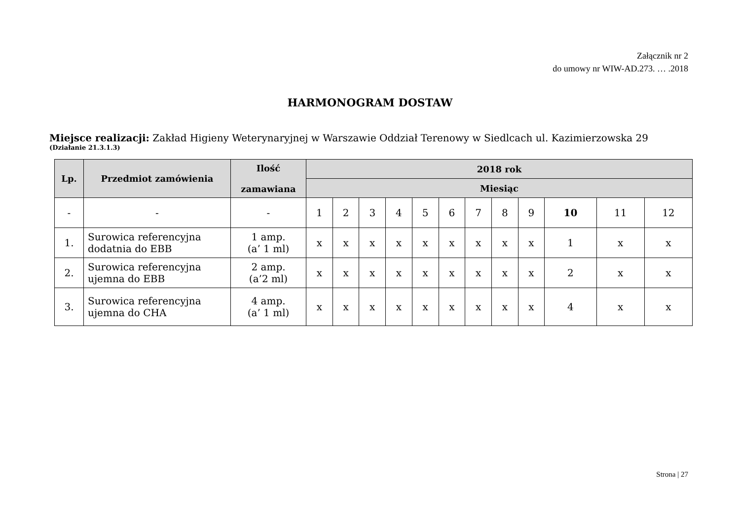Załącznik nr 2
do umowy nr WIW-AD.273. … .2018
HARMONOGRAM DOSTAW
Miejsce realizacji: Zakład Higieny Weterynaryjnej w Warszawie Oddział Terenowy w Siedlcach ul. Kazimierzowska 29
(Działanie 21.3.1.3)
| Lp. | Przedmiot zamówienia | Ilość zamawiana | 2018 rok | | | | | | | | | | | |
| --- | --- | --- | --- | --- | --- | --- | --- | --- | --- | --- | --- | --- | --- | --- |
| | | | Miesiąc | | | | | | | | | | | |
| - | - | - | 1 | 2 | 3 | 4 | 5 | 6 | 7 | 8 | 9 | 10 | 11 | 12 |
| 1. | Surowica referencyjna dodatnia do EBB | 1 amp. (a’ 1 ml) | x | x | x | x | x | x | x | x | x | 1 | x | x |
| 2. | Surowica referencyjna ujemna do EBB | 2 amp. (a’2 ml) | x | x | x | x | x | x | x | x | x | 2 | x | x |
| 3. | Surowica referencyjna ujemna do CHA | 4 amp. (a’ 1 ml) | x | x | x | x | x | x | x | x | x | 4 | x | x |
Strona | 27